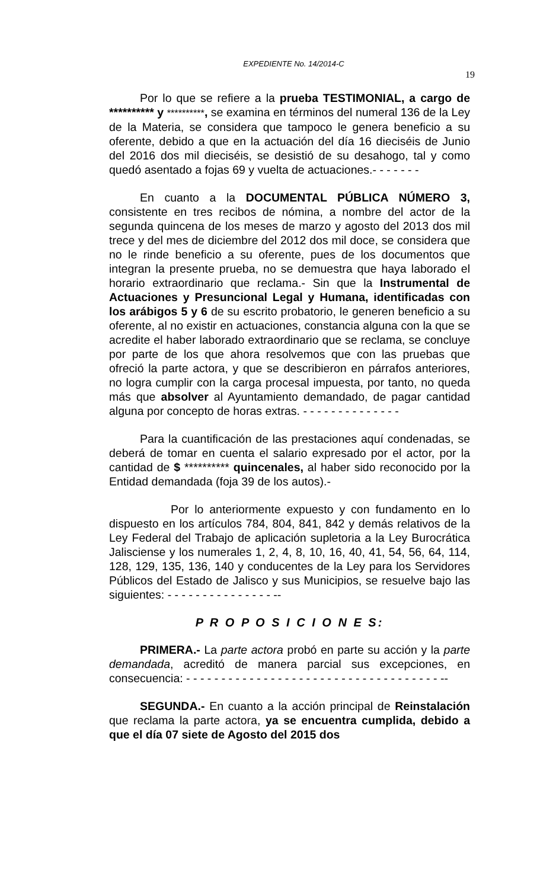EXPEDIENTE No. 14/2014-C
19
Por lo que se refiere a la prueba TESTIMONIAL, a cargo de ********** y **********, se examina en términos del numeral 136 de la Ley de la Materia, se considera que tampoco le genera beneficio a su oferente, debido a que en la actuación del día 16 dieciséis de Junio del 2016 dos mil dieciséis, se desistió de su desahogo, tal y como quedó asentado a fojas 69 y vuelta de actuaciones.- - - - - - -
En cuanto a la DOCUMENTAL PÚBLICA NÚMERO 3, consistente en tres recibos de nómina, a nombre del actor de la segunda quincena de los meses de marzo y agosto del 2013 dos mil trece y del mes de diciembre del 2012 dos mil doce, se considera que no le rinde beneficio a su oferente, pues de los documentos que integran la presente prueba, no se demuestra que haya laborado el horario extraordinario que reclama.- Sin que la Instrumental de Actuaciones y Presuncional Legal y Humana, identificadas con los arábigos 5 y 6 de su escrito probatorio, le generen beneficio a su oferente, al no existir en actuaciones, constancia alguna con la que se acredite el haber laborado extraordinario que se reclama, se concluye por parte de los que ahora resolvemos que con las pruebas que ofreció la parte actora, y que se describieron en párrafos anteriores, no logra cumplir con la carga procesal impuesta, por tanto, no queda más que absolver al Ayuntamiento demandado, de pagar cantidad alguna por concepto de horas extras. - - - - - - - - - - - - - -
Para la cuantificación de las prestaciones aquí condenadas, se deberá de tomar en cuenta el salario expresado por el actor, por la cantidad de $ ********** quincenales, al haber sido reconocido por la Entidad demandada (foja 39 de los autos).-
Por lo anteriormente expuesto y con fundamento en lo dispuesto en los artículos 784, 804, 841, 842 y demás relativos de la Ley Federal del Trabajo de aplicación supletoria a la Ley Burocrática Jalisciense y los numerales 1, 2, 4, 8, 10, 16, 40, 41, 54, 56, 64, 114, 128, 129, 135, 136, 140 y conducentes de la Ley para los Servidores Públicos del Estado de Jalisco y sus Municipios, se resuelve bajo las siguientes: - - - - - - - - - - - - - - - --
P R O P O S I C I O N E S:
PRIMERA.- La parte actora probó en parte su acción y la parte demandada, acreditó de manera parcial sus excepciones, en consecuencia: - - - - - - - - - - - - - - - - - - - - - - - - - - - - - - - - - - - - --
SEGUNDA.- En cuanto a la acción principal de Reinstalación que reclama la parte actora, ya se encuentra cumplida, debido a que el día 07 siete de Agosto del 2015 dos